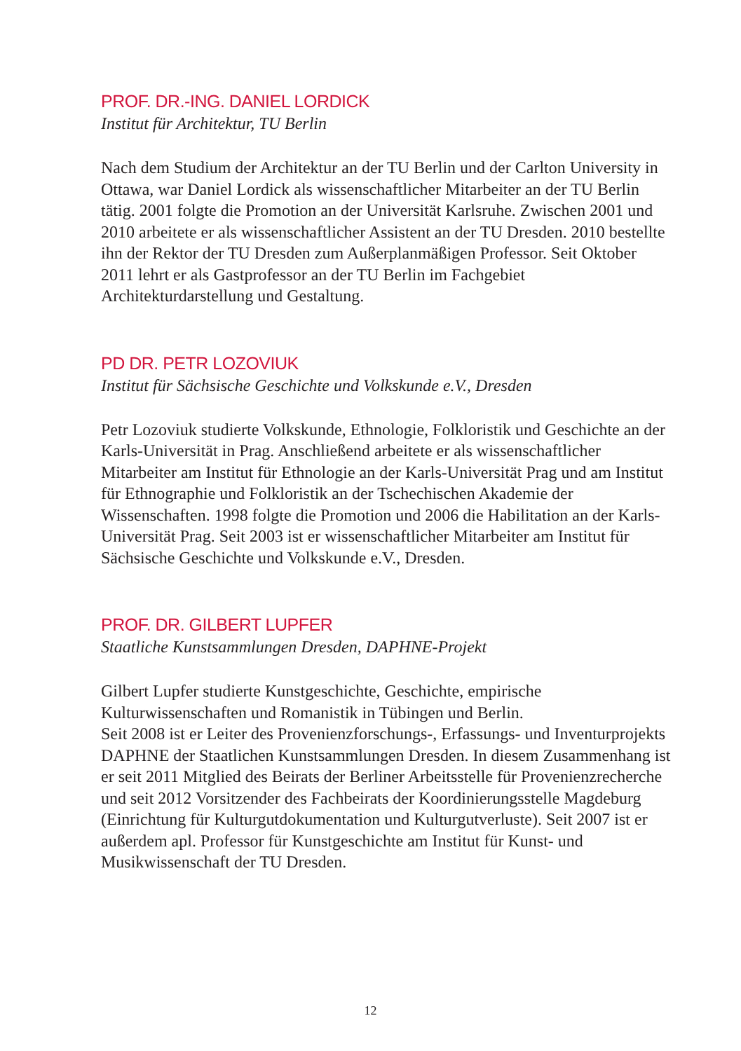PROF. DR.-ING. DANIEL LORDICK
Institut für Architektur, TU Berlin
Nach dem Studium der Architektur an der TU Berlin und der Carlton University in Ottawa, war Daniel Lordick als wissenschaftlicher Mitarbeiter an der TU Berlin tätig. 2001 folgte die Promotion an der Universität Karlsruhe. Zwischen 2001 und 2010 arbeitete er als wissenschaftlicher Assistent an der TU Dresden. 2010 bestellte ihn der Rektor der TU Dresden zum Außerplanmäßigen Professor. Seit Oktober 2011 lehrt er als Gastprofessor an der TU Berlin im Fachgebiet Architekturdarstellung und Gestaltung.
PD DR. PETR LOZOVIUK
Institut für Sächsische Geschichte und Volkskunde e.V., Dresden
Petr Lozoviuk studierte Volkskunde, Ethnologie, Folkloristik und Geschichte an der Karls-Universität in Prag. Anschließend arbeitete er als wissenschaftlicher Mitarbeiter am Institut für Ethnologie an der Karls-Universität Prag und am Institut für Ethnographie und Folkloristik an der Tschechischen Akademie der Wissenschaften. 1998 folgte die Promotion und 2006 die Habilitation an der Karls-Universität Prag. Seit 2003 ist er wissenschaftlicher Mitarbeiter am Institut für Sächsische Geschichte und Volkskunde e.V., Dresden.
PROF. DR. GILBERT LUPFER
Staatliche Kunstsammlungen Dresden, DAPHNE-Projekt
Gilbert Lupfer studierte Kunstgeschichte, Geschichte, empirische Kulturwissenschaften und Romanistik in Tübingen und Berlin.
Seit 2008 ist er Leiter des Provenienzforschungs-, Erfassungs- und Inventurprojekts DAPHNE der Staatlichen Kunstsammlungen Dresden. In diesem Zusammenhang ist er seit 2011 Mitglied des Beirats der Berliner Arbeitsstelle für Provenienzrecherche und seit 2012 Vorsitzender des Fachbeirats der Koordinierungsstelle Magdeburg (Einrichtung für Kulturgutdokumentation und Kulturgutverluste). Seit 2007 ist er außerdem apl. Professor für Kunstgeschichte am Institut für Kunst- und Musikwissenschaft der TU Dresden.
12